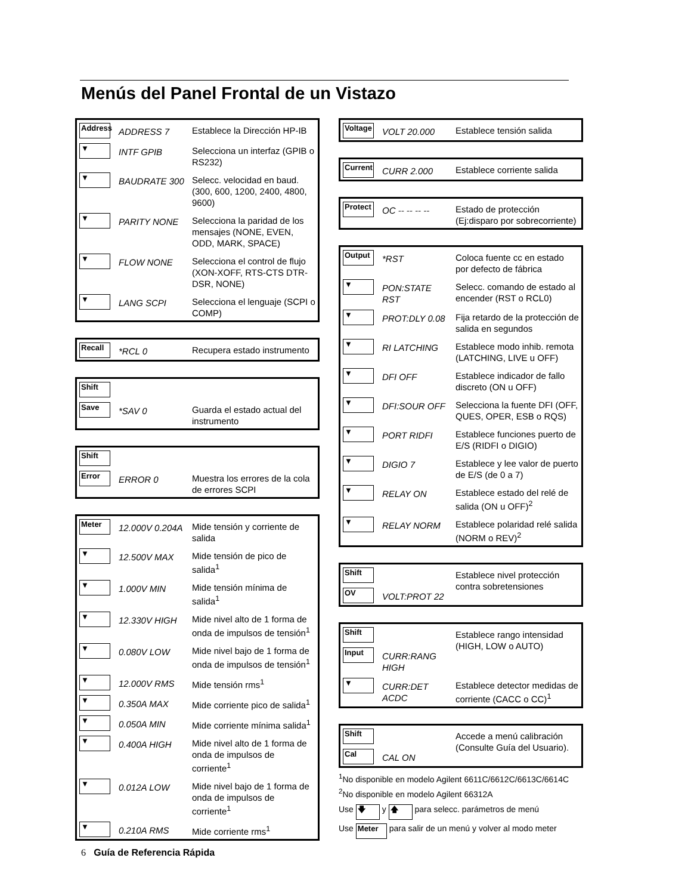Menús del Panel Frontal de un Vistazo
| Address | ADDRESS 7 | Establece la Dirección HP-IB |
| ▼ | INTF GPIB | Selecciona un interfaz (GPIB o RS232) |
| ▼ | BAUDRATE 300 | Selecc. velocidad en baud. (300, 600, 1200, 2400, 4800, 9600) |
| ▼ | PARITY NONE | Selecciona la paridad de los mensajes (NONE, EVEN, ODD, MARK, SPACE) |
| ▼ | FLOW NONE | Selecciona el control de flujo (XON-XOFF, RTS-CTS DTR-DSR, NONE) |
| ▼ | LANG SCPI | Selecciona el lenguaje (SCPI o COMP) |
| Recall | *RCL 0 | Recupera estado instrumento |
| Shift | | |
| Save | *SAV 0 | Guarda el estado actual del instrumento |
| Shift | | |
| Error | ERROR 0 | Muestra los errores de la cola de errores SCPI |
| Meter | 12.000V 0.204A | Mide tensión y corriente de salida |
| ▼ | 12.500V MAX | Mide tensión de pico de salida<sup>1</sup> |
| ▼ | 1.000V MIN | Mide tensión mínima de salida<sup>1</sup> |
| ▼ | 12.330V HIGH | Mide nivel alto de 1 forma de onda de impulsos de tensión<sup>1</sup> |
| ▼ | 0.080V LOW | Mide nivel bajo de 1 forma de onda de impulsos de tensión<sup>1</sup> |
| ▼ | 12.000V RMS | Mide tensión rms<sup>1</sup> |
| ▼ | 0.350A MAX | Mide corriente pico de salida<sup>1</sup> |
| ▼ | 0.050A MIN | Mide corriente mínima salida<sup>1</sup> |
| ▼ | 0.400A HIGH | Mide nivel alto de 1 forma de onda de impulsos de corriente<sup>1</sup> |
| ▼ | 0.012A LOW | Mide nivel bajo de 1 forma de onda de impulsos de corriente<sup>1</sup> |
| ▼ | 0.210A RMS | Mide corriente rms<sup>1</sup> |
| Voltage | VOLT 20.000 | Establece tensión salida |
| Current | CURR 2.000 | Establece corriente salida |
| Protect | OC -- -- -- -- | Estado de protección (Ej:disparo por sobrecorriente) |
| Output | *RST | Coloca fuente cc en estado por defecto de fábrica |
| ▼ | PON:STATE RST | Selecc. comando de estado al encender (RST o RCL0) |
| ▼ | PROT:DLY 0.08 | Fija retardo de la protección de salida en segundos |
| ▼ | RI LATCHING | Establece modo inhib. remota (LATCHING, LIVE u OFF) |
| ▼ | DFI OFF | Establece indicador de fallo discreto (ON u OFF) |
| ▼ | DFI:SOUR OFF | Selecciona la fuente DFI (OFF, QUES, OPER, ESB o RQS) |
| ▼ | PORT RIDFI | Establece funciones puerto de E/S (RIDFI o DIGIO) |
| ▼ | DIGIO 7 | Establece y lee valor de puerto de E/S (de 0 a 7) |
| ▼ | RELAY ON | Establece estado del relé de salida (ON u OFF)<sup>2</sup> |
| ▼ | RELAY NORM | Establece polaridad relé salida (NORM o REV)<sup>2</sup> |
| Shift | | Establece nivel protección contra sobretensiones |
| OV | VOLT:PROT 22 | |
| Shift | | Establece rango intensidad (HIGH, LOW o AUTO) |
| Input | CURR:RANG HIGH | |
| ▼ | CURR:DET ACDC | Establece detector medidas de corriente (CACC o CC)<sup>1</sup> |
| Shift | | Accede a menú calibración (Consulte Guía del Usuario). |
| Cal | CAL ON | |
<sup>1</sup> No disponible en modelo Agilent 6611C/6612C/6613C/6614C
<sup>2</sup> No disponible en modelo Agilent 66312A
Use 🡇 y 🡅 para selecc. parámetros de menú
Use Meter para salir de un menú y volver al modo meter
6 Guía de Referencia Rápida